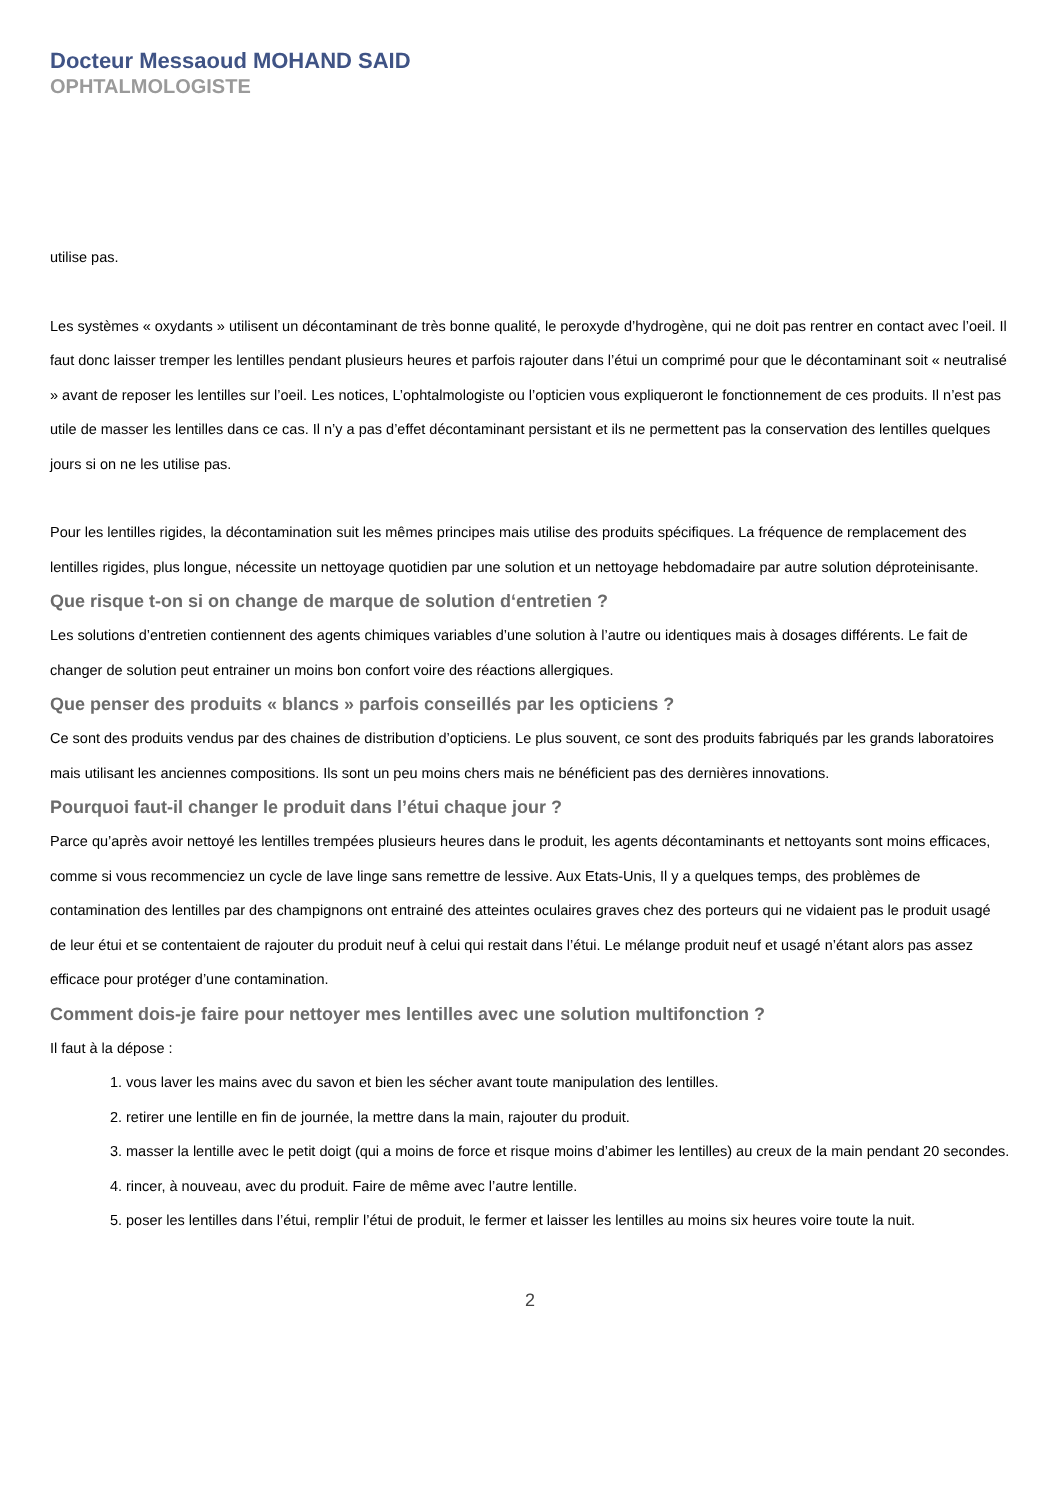Docteur Messaoud MOHAND SAID
OPHTALMOLOGISTE
utilise pas.
Les systèmes « oxydants » utilisent un décontaminant de très bonne qualité, le peroxyde d’hydrogène, qui ne doit pas rentrer en contact avec l’oeil. Il faut donc laisser tremper les lentilles pendant plusieurs heures et parfois rajouter dans l’étui un comprimé pour que le décontaminant soit « neutralisé » avant de reposer les lentilles sur l’oeil. Les notices, L’ophtalmologiste ou l’opticien vous expliqueront le fonctionnement de ces produits. Il n’est pas utile de masser les lentilles dans ce cas. Il n’y a pas d’effet décontaminant persistant et ils ne permettent pas la conservation des lentilles quelques jours si on ne les utilise pas.
Pour les lentilles rigides, la décontamination suit les mêmes principes mais utilise des produits spécifiques. La fréquence de remplacement des lentilles rigides, plus longue, nécessite un nettoyage quotidien par une solution et un nettoyage hebdomadaire par autre solution déproteinisante.
Que risque t-on si on change de marque de solution d‘entretien ?
Les solutions d’entretien contiennent des agents chimiques variables d’une solution à l’autre ou identiques mais à dosages différents. Le fait de changer de solution peut entrainer un moins bon confort voire des réactions allergiques.
Que penser des produits « blancs » parfois conseillés par les opticiens ?
Ce sont des produits vendus par des chaines de distribution d’opticiens. Le plus souvent, ce sont des produits fabriqués par les grands laboratoires mais utilisant les anciennes compositions. Ils sont un peu moins chers mais ne bénéficient pas des dernières innovations.
Pourquoi faut-il changer le produit dans l’étui chaque jour ?
Parce qu’après avoir nettoyé les lentilles trempées plusieurs heures dans le produit, les agents décontaminants et nettoyants sont moins efficaces, comme si vous recommenciez un cycle de lave linge sans remettre de lessive. Aux Etats-Unis, Il y a quelques temps, des problèmes de contamination des lentilles par des champignons ont entrainé des atteintes oculaires graves chez des porteurs qui ne vidaient pas le produit usagé de leur étui et se contentaient de rajouter du produit neuf à celui qui restait dans l’étui. Le mélange produit neuf et usagé n’étant alors pas assez efficace pour protéger d’une contamination.
Comment dois-je faire pour nettoyer mes lentilles avec une solution multifonction ?
Il faut à la dépose :
1. vous laver les mains avec du savon et bien les sécher avant toute manipulation des lentilles.
2. retirer une lentille en fin de journée, la mettre dans la main, rajouter du produit.
3. masser la lentille avec le petit doigt (qui a moins de force et risque moins d’abimer les lentilles) au creux de la main pendant 20 secondes.
4. rincer, à nouveau, avec du produit. Faire de même avec l’autre lentille.
5. poser les lentilles dans l’étui, remplir l’étui de produit, le fermer et laisser les lentilles au moins six heures voire toute la nuit.
2